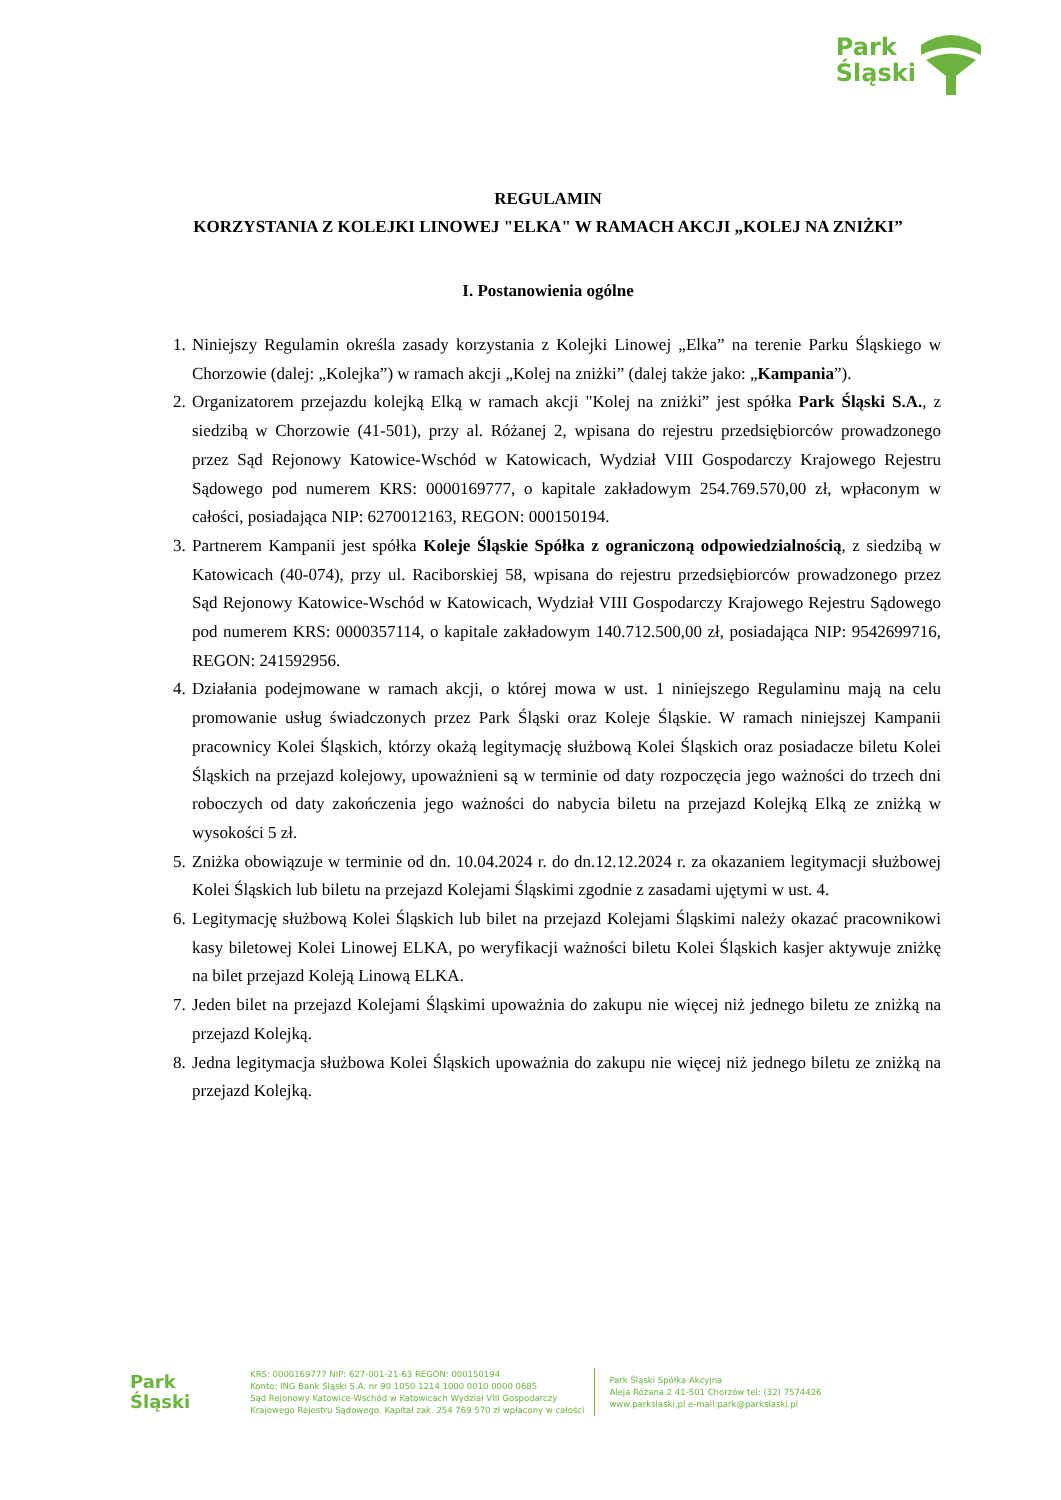Park
Śląski
REGULAMIN
KORZYSTANIA Z KOLEJKI LINOWEJ "ELKA" W RAMACH AKCJI „KOLEJ NA ZNIŻKI”
I. Postanowienia ogólne
1. Niniejszy Regulamin określa zasady korzystania z Kolejki Linowej „Elka” na terenie Parku Śląskiego w Chorzowie (dalej: „Kolejka”) w ramach akcji „Kolej na zniżki” (dalej także jako: „Kampania”).
2. Organizatorem przejazdu kolejką Elką w ramach akcji "Kolej na zniżki” jest spółka Park Śląski S.A., z siedzibą w Chorzowie (41-501), przy al. Różanej 2, wpisana do rejestru przedsiębiorców prowadzonego przez Sąd Rejonowy Katowice-Wschód w Katowicach, Wydział VIII Gospodarczy Krajowego Rejestru Sądowego pod numerem KRS: 0000169777, o kapitale zakładowym 254.769.570,00 zł, wpłaconym w całości, posiadająca NIP: 6270012163, REGON: 000150194.
3. Partnerem Kampanii jest spółka Koleje Śląskie Spółka z ograniczoną odpowiedzialnością, z siedzibą w Katowicach (40-074), przy ul. Raciborskiej 58, wpisana do rejestru przedsiębiorców prowadzonego przez Sąd Rejonowy Katowice-Wschód w Katowicach, Wydział VIII Gospodarczy Krajowego Rejestru Sądowego pod numerem KRS: 0000357114, o kapitale zakładowym 140.712.500,00 zł, posiadająca NIP: 9542699716, REGON: 241592956.
4. Działania podejmowane w ramach akcji, o której mowa w ust. 1 niniejszego Regulaminu mają na celu promowanie usług świadczonych przez Park Śląski oraz Koleje Śląskie. W ramach niniejszej Kampanii pracownicy Kolei Śląskich, którzy okażą legitymację służbową Kolei Śląskich oraz posiadacze biletu Kolei Śląskich na przejazd kolejowy, upoważnieni są w terminie od daty rozpoczęcia jego ważności do trzech dni roboczych od daty zakończenia jego ważności do nabycia biletu na przejazd Kolejką Elką ze zniżką w wysokości 5 zł.
5. Zniżka obowiązuje w terminie od dn. 10.04.2024 r. do dn.12.12.2024 r. za okazaniem legitymacji służbowej Kolei Śląskich lub biletu na przejazd Kolejami Śląskimi zgodnie z zasadami ujętymi w ust. 4.
6. Legitymację służbową Kolei Śląskich lub bilet na przejazd Kolejami Śląskimi należy okazać pracownikowi kasy biletowej Kolei Linowej ELKA, po weryfikacji ważności biletu Kolei Śląskich kasjer aktywuje zniżkę na bilet przejazd Koleją Linową ELKA.
7. Jeden bilet na przejazd Kolejami Śląskimi upoważnia do zakupu nie więcej niż jednego biletu ze zniżką na przejazd Kolejką.
8. Jedna legitymacja służbowa Kolei Śląskich upoważnia do zakupu nie więcej niż jednego biletu ze zniżką na przejazd Kolejką.
Park
Śląski
KRS: 0000169777 NIP: 627-001-21-63 REGON: 000150194
Konto: ING Bank Śląski S.A. nr 90 1050 1214 1000 0010 0000 0685
Sąd Rejonowy Katowice-Wschód w Katowicach Wydział VIII Gospodarczy
Krajowego Rejestru Sądowego. Kapitał zak. 254 769 570 zł wpłacony w całości
Park Śląski Spółka Akcyjna
Aleja Różana 2 41-501 Chorzów tel: (32) 7574426
www.parkslaski.pl e-mail:park@parkslaski.pl